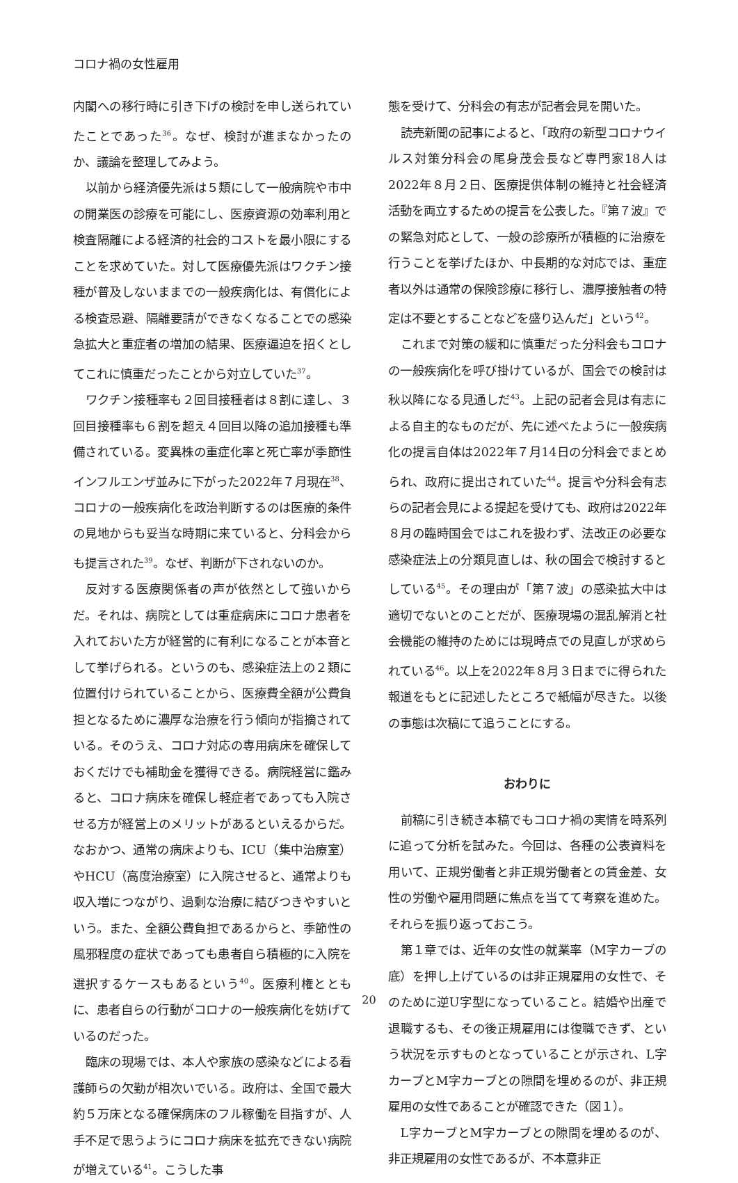コロナ禍の女性雇用
内閣への移行時に引き下げの検討を申し送られていたことであった<sup>36</sup>。なぜ、検討が進まなかったのか、議論を整理してみよう。
以前から経済優先派は５類にして一般病院や市中の開業医の診療を可能にし、医療資源の効率利用と検査隔離による経済的社会的コストを最小限にすることを求めていた。対して医療優先派はワクチン接種が普及しないままでの一般疾病化は、有償化による検査忌避、隔離要請ができなくなることでの感染急拡大と重症者の増加の結果、医療逼迫を招くとしてこれに慎重だったことから対立していた<sup>37</sup>。
ワクチン接種率も２回目接種者は８割に達し、３回目接種率も６割を超え４回目以降の追加接種も準備されている。変異株の重症化率と死亡率が季節性インフルエンザ並みに下がった2022年７月現在<sup>38</sup>、コロナの一般疾病化を政治判断するのは医療的条件の見地からも妥当な時期に来ていると、分科会からも提言された<sup>39</sup>。なぜ、判断が下されないのか。
反対する医療関係者の声が依然として強いからだ。それは、病院としては重症病床にコロナ患者を入れておいた方が経営的に有利になることが本音として挙げられる。というのも、感染症法上の２類に位置付けられていることから、医療費全額が公費負担となるために濃厚な治療を行う傾向が指摘されている。そのうえ、コロナ対応の専用病床を確保しておくだけでも補助金を獲得できる。病院経営に鑑みると、コロナ病床を確保し軽症者であっても入院させる方が経営上のメリットがあるといえるからだ。なおかつ、通常の病床よりも、ICU（集中治療室）やHCU（高度治療室）に入院させると、通常よりも収入増につながり、過剰な治療に結びつきやすいという。また、全額公費負担であるからと、季節性の風邪程度の症状であっても患者自ら積極的に入院を選択するケースもあるという<sup>40</sup>。医療利権とともに、患者自らの行動がコロナの一般疾病化を妨げているのだった。
臨床の現場では、本人や家族の感染などによる看護師らの欠勤が相次いでいる。政府は、全国で最大約５万床となる確保病床のフル稼働を目指すが、人手不足で思うようにコロナ病床を拡充できない病院が増えている<sup>41</sup>。こうした事
態を受けて、分科会の有志が記者会見を開いた。
読売新聞の記事によると、「政府の新型コロナウイルス対策分科会の尾身茂会長など専門家18人は2022年８月２日、医療提供体制の維持と社会経済活動を両立するための提言を公表した。『第７波』での緊急対応として、一般の診療所が積極的に治療を行うことを挙げたほか、中長期的な対応では、重症者以外は通常の保険診療に移行し、濃厚接触者の特定は不要とすることなどを盛り込んだ」という<sup>42</sup>。
これまで対策の緩和に慎重だった分科会もコロナの一般疾病化を呼び掛けているが、国会での検討は秋以降になる見通しだ<sup>43</sup>。上記の記者会見は有志による自主的なものだが、先に述べたように一般疾病化の提言自体は2022年７月14日の分科会でまとめられ、政府に提出されていた<sup>44</sup>。提言や分科会有志らの記者会見による提起を受けても、政府は2022年８月の臨時国会ではこれを扱わず、法改正の必要な感染症法上の分類見直しは、秋の国会で検討するとしている<sup>45</sup>。その理由が「第７波」の感染拡大中は適切でないとのことだが、医療現場の混乱解消と社会機能の維持のためには現時点での見直しが求められている<sup>46</sup>。以上を2022年８月３日までに得られた報道をもとに記述したところで紙幅が尽きた。以後の事態は次稿にて追うことにする。
おわりに
前稿に引き続き本稿でもコロナ禍の実情を時系列に追って分析を試みた。今回は、各種の公表資料を用いて、正規労働者と非正規労働者との賃金差、女性の労働や雇用問題に焦点を当てて考察を進めた。それらを振り返っておこう。
第１章では、近年の女性の就業率（M字カーブの底）を押し上げているのは非正規雇用の女性で、そのために逆U字型になっていること。結婚や出産で退職するも、その後正規雇用には復職できず、という状況を示すものとなっていることが示され、L字カーブとM字カーブとの隙間を埋めるのが、非正規雇用の女性であることが確認できた（図１）。
L字カーブとM字カーブとの隙間を埋めるのが、非正規雇用の女性であるが、不本意非正
20